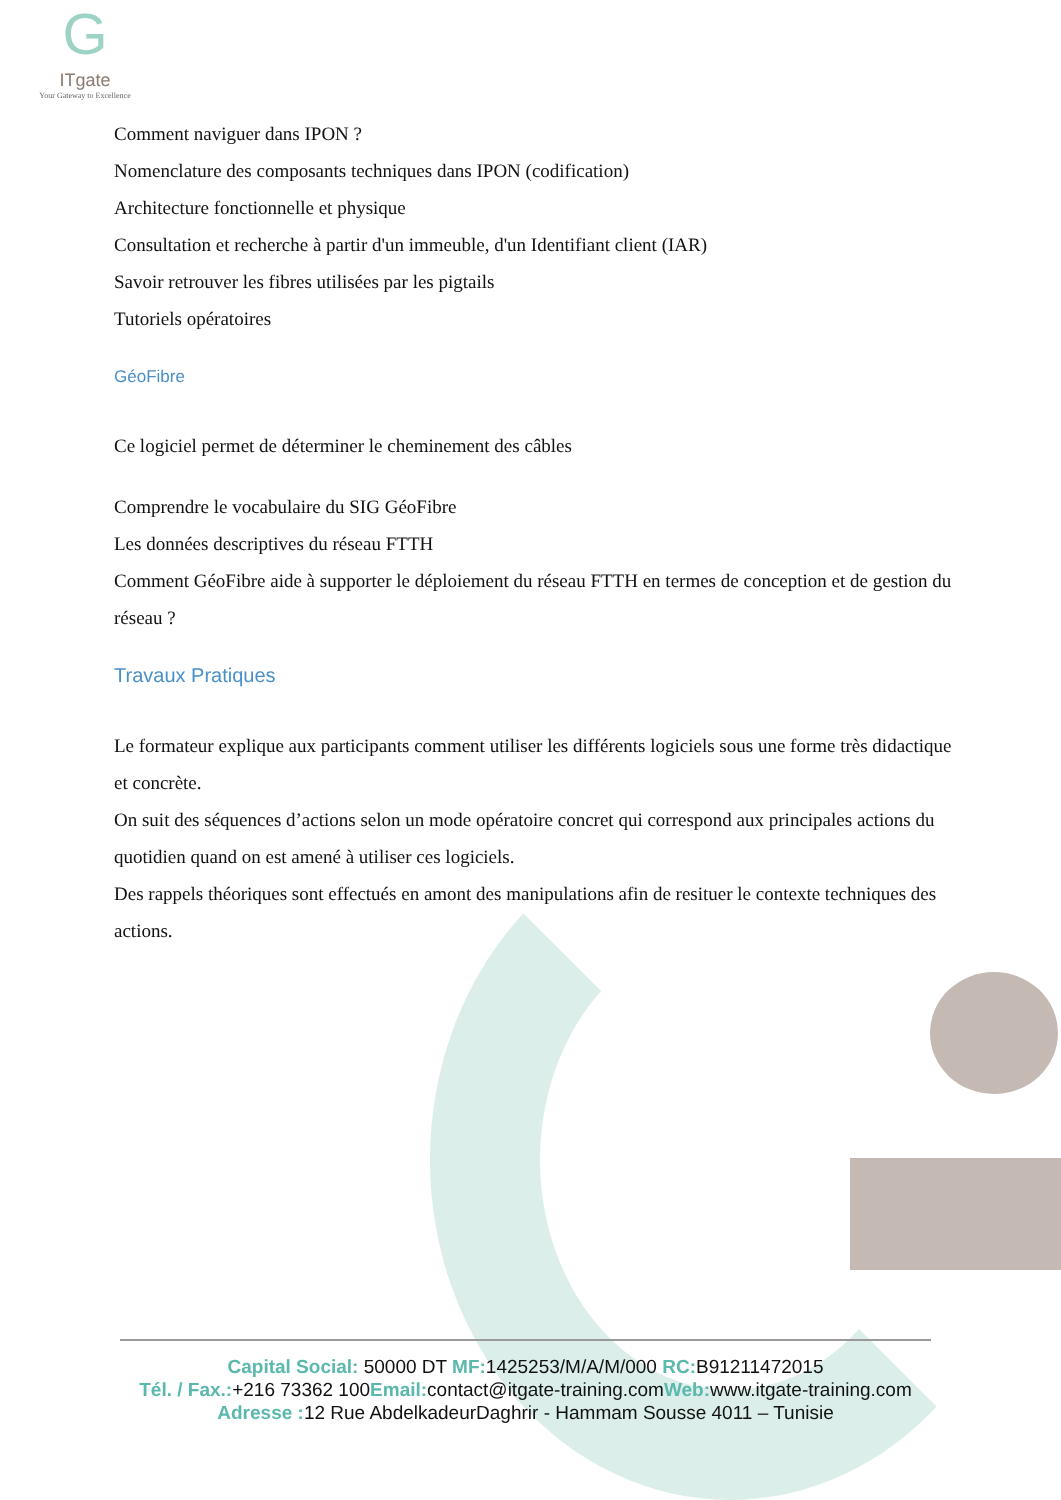G
ITgate
Your Gateway to Excellence
Comment naviguer dans IPON ?
Nomenclature des composants techniques dans IPON (codification)
Architecture fonctionnelle et physique
Consultation et recherche à partir d'un immeuble, d'un Identifiant client (IAR)
Savoir retrouver les fibres utilisées par les pigtails
Tutoriels opératoires
GéoFibre
Ce logiciel permet de déterminer le cheminement des câbles
Comprendre le vocabulaire du SIG GéoFibre
Les données descriptives du réseau FTTH
Comment GéoFibre aide à supporter le déploiement du réseau FTTH en termes de conception et de gestion du réseau ?
Travaux Pratiques
Le formateur explique aux participants comment utiliser les différents logiciels sous une forme très didactique et concrète.
On suit des séquences d’actions selon un mode opératoire concret qui correspond aux principales actions du quotidien quand on est amené à utiliser ces logiciels.
Des rappels théoriques sont effectués en amont des manipulations afin de resituer le contexte techniques des actions.
Capital Social: 50000 DT MF: 1425253/M/A/M/000 RC: B91211472015
Tél. / Fax.:+216 73362 100Email: contact@itgate-training.comWeb: www.itgate-training.com
Adresse : 12 Rue AbdelkadeurDaghrir - Hammam Sousse 4011 – Tunisie